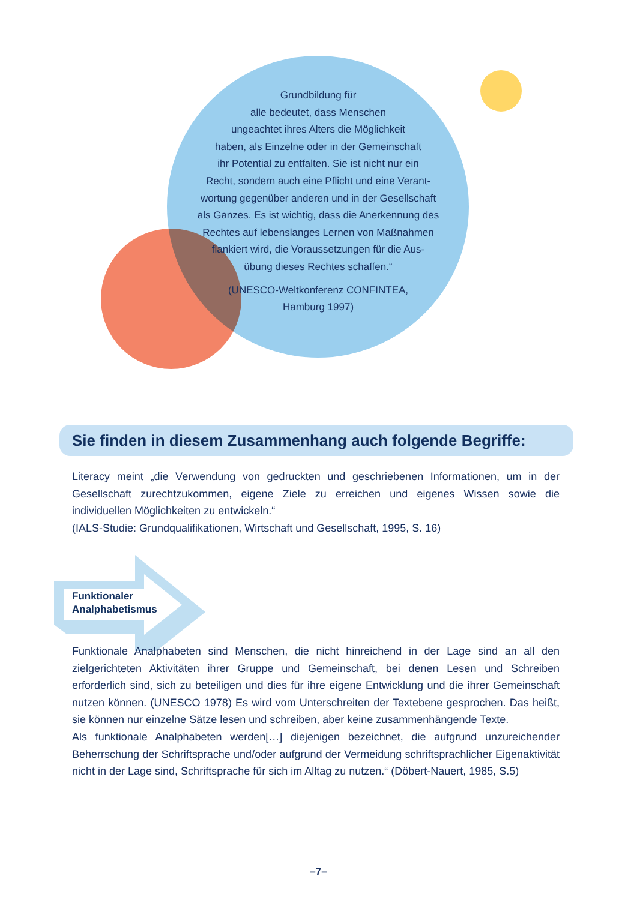Grundbildung für
alle bedeutet, dass Menschen
ungeachtet ihres Alters die Möglichkeit
haben, als Einzelne oder in der Gemeinschaft
ihr Potential zu entfalten. Sie ist nicht nur ein
Recht, sondern auch eine Pflicht und eine Verant-
wortung gegenüber anderen und in der Gesellschaft
als Ganzes. Es ist wichtig, dass die Anerkennung des
Rechtes auf lebenslanges Lernen von Maßnahmen
flankiert wird, die Voraussetzungen für die Aus-
übung dieses Rechtes schaffen.“
(UNESCO-Weltkonferenz CONFINTEA,
Hamburg 1997)
Sie finden in diesem Zusammenhang auch folgende Begriffe:
Literacy meint „die Verwendung von gedruckten und geschriebenen Informationen, um in der Gesellschaft zurechtzukommen, eigene Ziele zu erreichen und eigenes Wissen sowie die individuellen Möglichkeiten zu entwickeln.“
(IALS-Studie: Grundqualifikationen, Wirtschaft und Gesellschaft, 1995, S. 16)
Funktionaler
Analphabetismus
Funktionale Analphabeten sind Menschen, die nicht hinreichend in der Lage sind an all den zielgerichteten Aktivitäten ihrer Gruppe und Gemeinschaft, bei denen Lesen und Schreiben erforderlich sind, sich zu beteiligen und dies für ihre eigene Entwicklung und die ihrer Gemeinschaft nutzen können. (UNESCO 1978) Es wird vom Unterschreiten der Textebene gesprochen. Das heißt, sie können nur einzelne Sätze lesen und schreiben, aber keine zusammenhängende Texte.
Als funktionale Analphabeten werden[…] diejenigen bezeichnet, die aufgrund unzureichender Beherrschung der Schriftsprache und/oder aufgrund der Vermeidung schriftsprachlicher Eigenaktivität nicht in der Lage sind, Schriftsprache für sich im Alltag zu nutzen.“ (Döbert-Nauert, 1985, S.5)
–7–